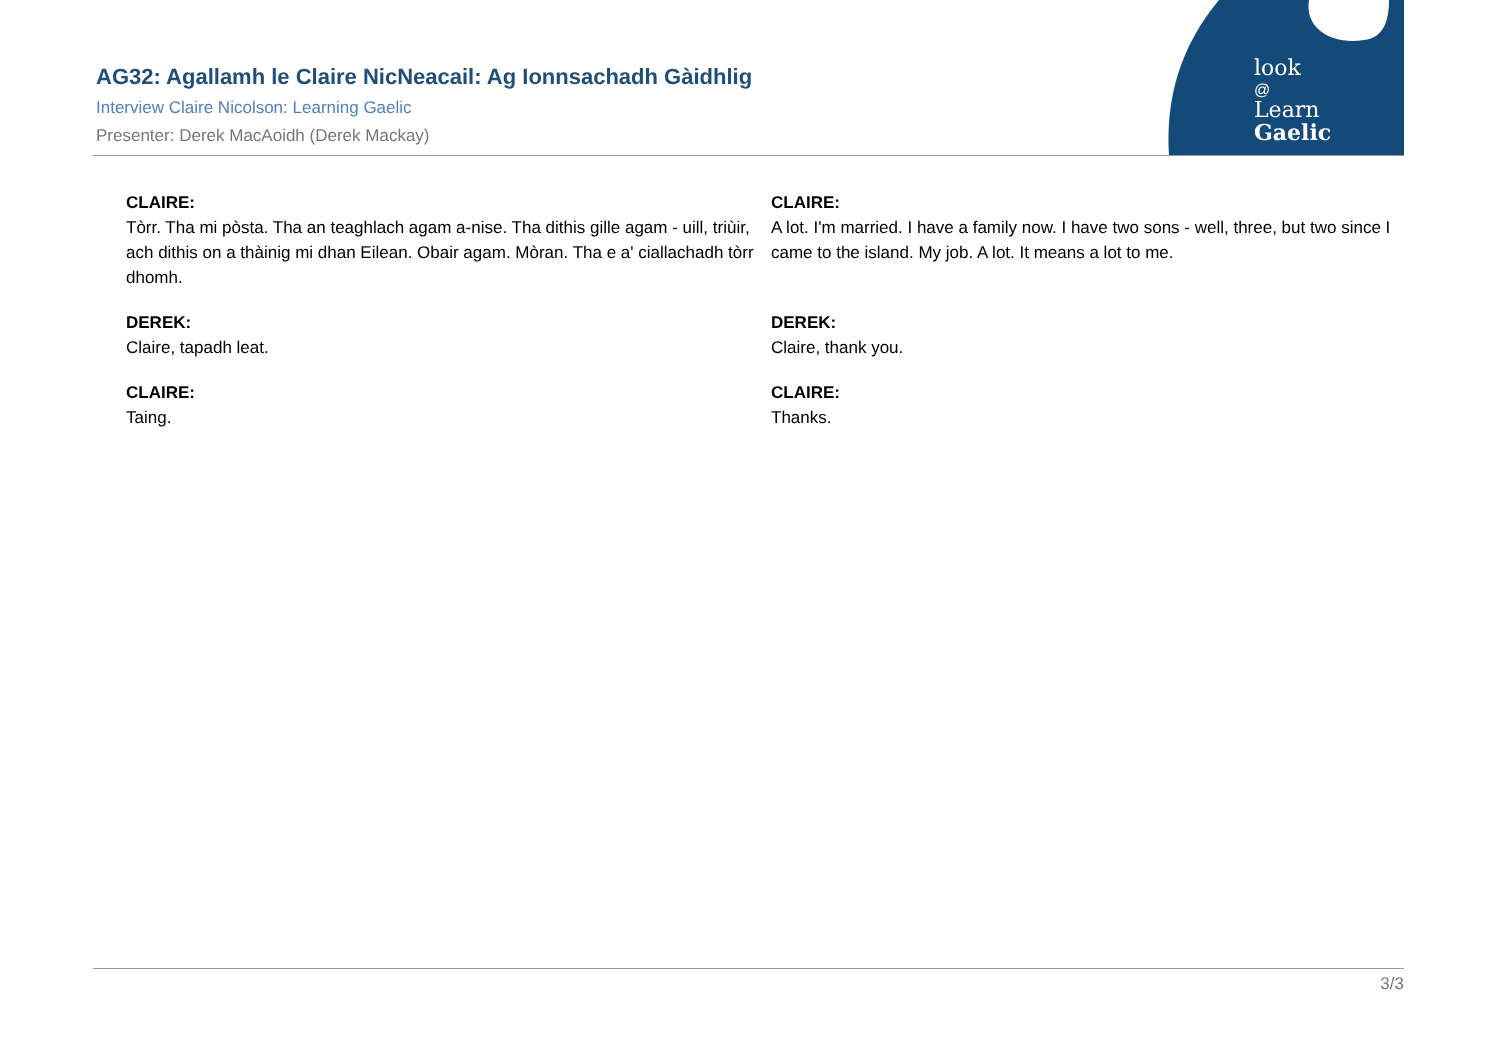AG32: Agallamh le Claire NicNeacail: Ag Ionnsachadh Gàidhlig
Interview Claire Nicolson: Learning Gaelic
Presenter: Derek MacAoidh (Derek Mackay)
look
@
Learn
Gaelic
| CLAIRE: Tòrr. Tha mi pòsta. Tha an teaghlach agam a-nise. Tha dithis gille agam - uill, triùir, ach dithis on a thàinig mi dhan Eilean. Obair agam. Mòran. Tha e a' ciallachadh tòrr dhomh. | CLAIRE: A lot. I'm married. I have a family now. I have two sons - well, three, but two since I came to the island. My job. A lot. It means a lot to me. |
| DEREK: Claire, tapadh leat. | DEREK: Claire, thank you. |
| CLAIRE: Taing. | CLAIRE: Thanks. |
3/3